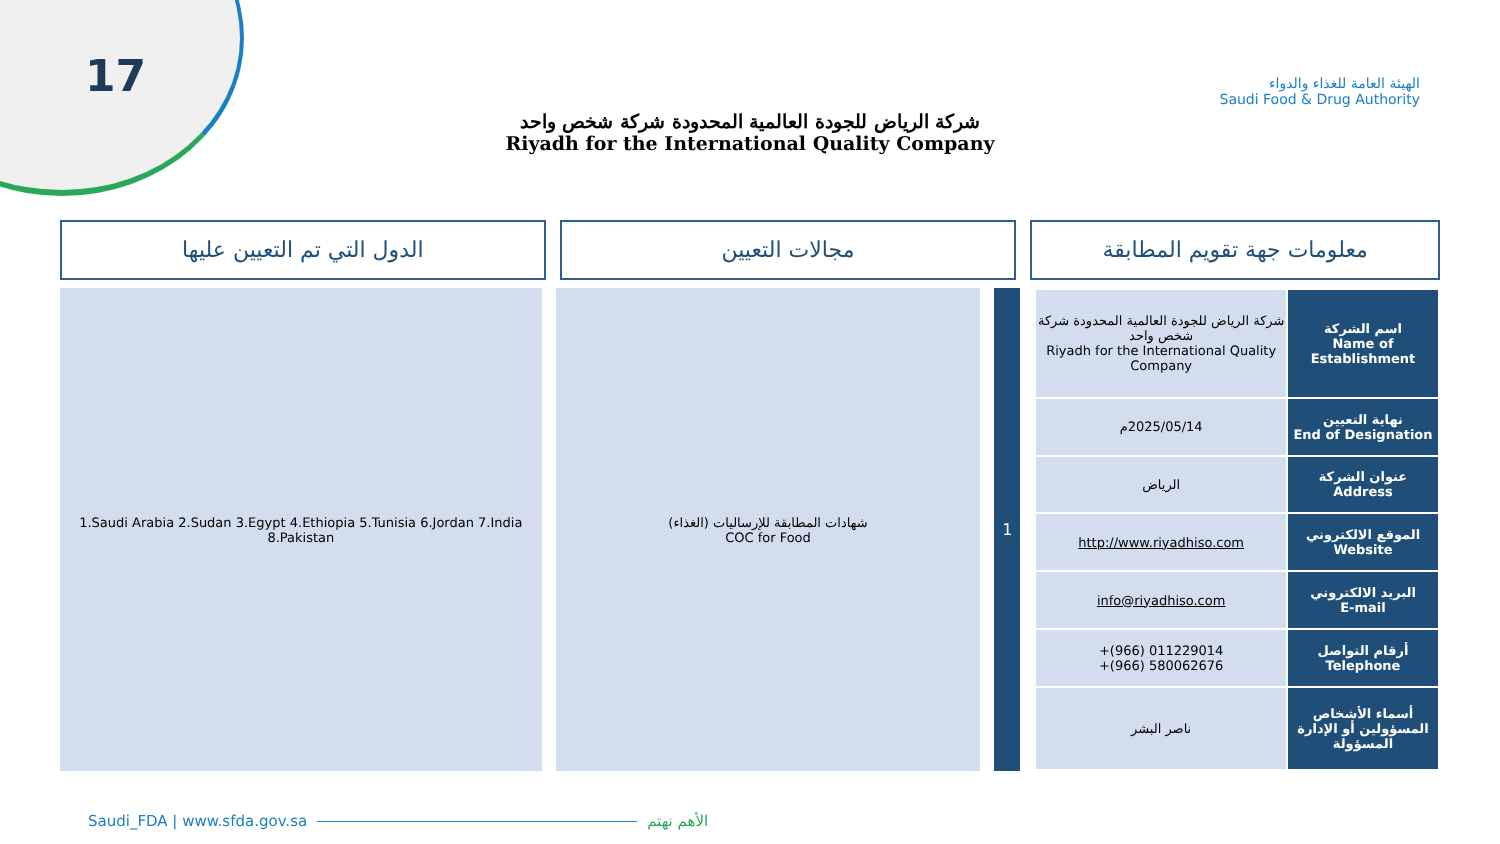17
شركة الرياض للجودة العالمية المحدودة شركة شخص واحد
Riyadh for the International Quality Company
الهيئة العامة للغذاء والدواء
Saudi Food & Drug Authority
معلومات جهة تقويم المطابقة مجالات التعيين الدول التي تم التعيين عليها
| اسم الشركة Name of Establishment | شركة الرياض للجودة العالمية المحدودة شركة شخص واحد Riyadh for the International Quality Company |
| نهاية التعيين End of Designation | 2025/05/14م |
| عنوان الشركة Address | الرياض |
| الموقع الالكتروني Website | http://www.riyadhiso.com |
| البريد الالكتروني E-mail | info@riyadhiso.com |
| أرقام التواصل Telephone | +(966) 011229014 +(966) 580062676 |
| أسماء الأشخاص المسؤولين أو الإدارة المسؤولة | ناصر البشر |
1
شهادات المطابقة للإرساليات (الغذاء)
COC for Food
1.Saudi Arabia 2.Sudan 3.Egypt 4.Ethiopia 5.Tunisia 6.Jordan 7.India 8.Pakistan
Saudi_FDA | www.sfda.gov.sa الأهم نهتم